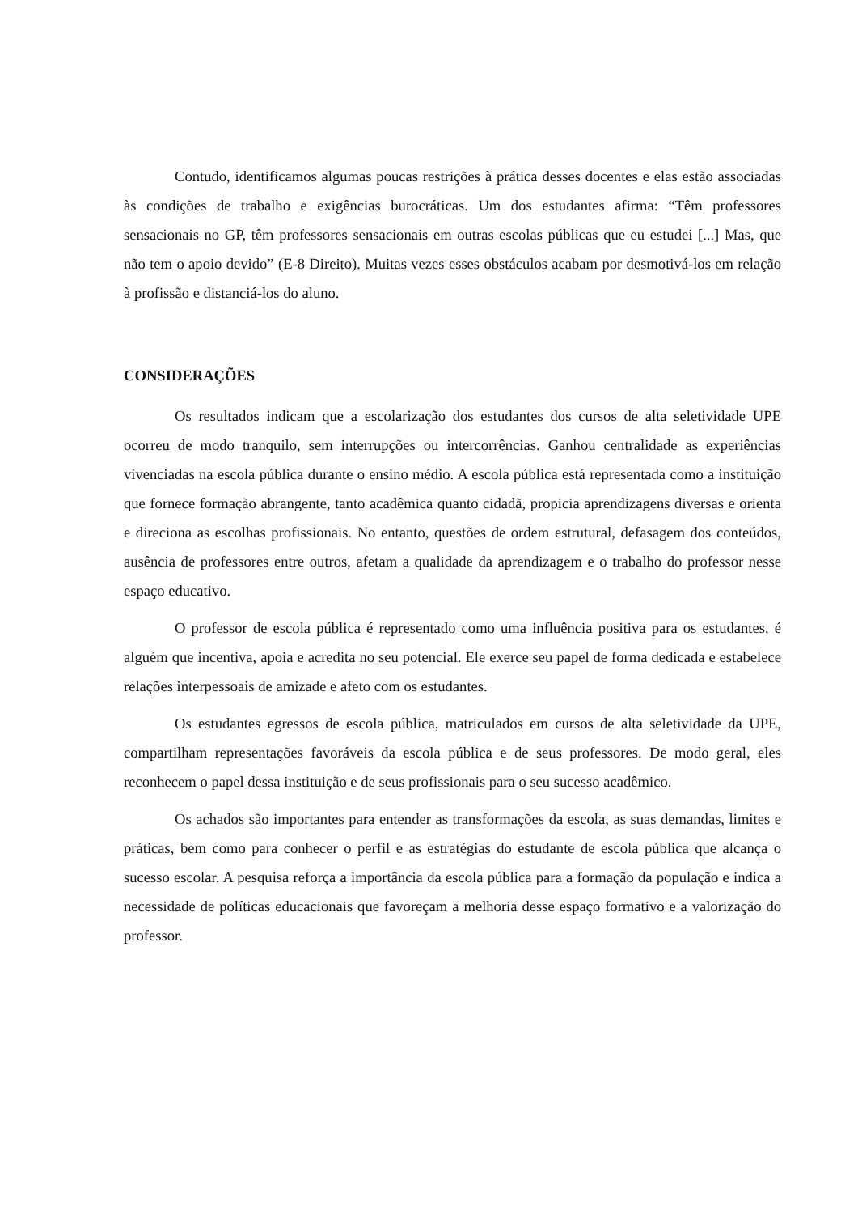Contudo, identificamos algumas poucas restrições à prática desses docentes e elas estão associadas às condições de trabalho e exigências burocráticas. Um dos estudantes afirma: “Têm professores sensacionais no GP, têm professores sensacionais em outras escolas públicas que eu estudei [...] Mas, que não tem o apoio devido” (E-8 Direito). Muitas vezes esses obstáculos acabam por desmotivá-los em relação à profissão e distanciá-los do aluno.
CONSIDERAÇÕES
Os resultados indicam que a escolarização dos estudantes dos cursos de alta seletividade UPE ocorreu de modo tranquilo, sem interrupções ou intercorrências. Ganhou centralidade as experiências vivenciadas na escola pública durante o ensino médio. A escola pública está representada como a instituição que fornece formação abrangente, tanto acadêmica quanto cidadã, propicia aprendizagens diversas e orienta e direciona as escolhas profissionais. No entanto, questões de ordem estrutural, defasagem dos conteúdos, ausência de professores entre outros, afetam a qualidade da aprendizagem e o trabalho do professor nesse espaço educativo.
O professor de escola pública é representado como uma influência positiva para os estudantes, é alguém que incentiva, apoia e acredita no seu potencial. Ele exerce seu papel de forma dedicada e estabelece relações interpessoais de amizade e afeto com os estudantes.
Os estudantes egressos de escola pública, matriculados em cursos de alta seletividade da UPE, compartilham representações favoráveis da escola pública e de seus professores. De modo geral, eles reconhecem o papel dessa instituição e de seus profissionais para o seu sucesso acadêmico.
Os achados são importantes para entender as transformações da escola, as suas demandas, limites e práticas, bem como para conhecer o perfil e as estratégias do estudante de escola pública que alcança o sucesso escolar. A pesquisa reforça a importância da escola pública para a formação da população e indica a necessidade de políticas educacionais que favoreçam a melhoria desse espaço formativo e a valorização do professor.